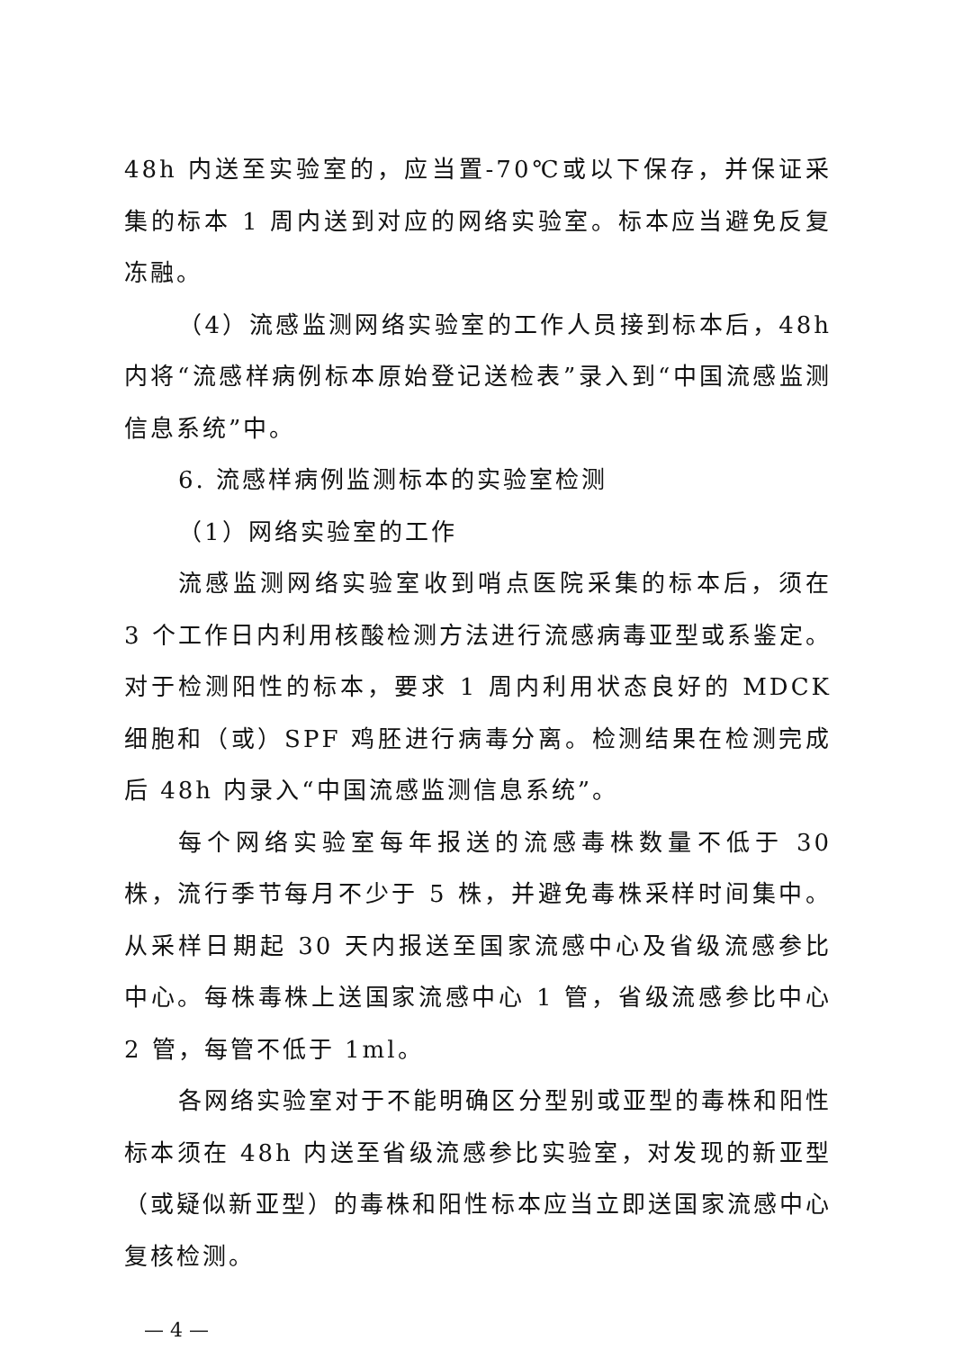48h 内送至实验室的，应当置-70℃或以下保存，并保证采集的标本 1 周内送到对应的网络实验室。标本应当避免反复冻融。
（4）流感监测网络实验室的工作人员接到标本后，48h 内将“流感样病例标本原始登记送检表”录入到“中国流感监测信息系统”中。
6. 流感样病例监测标本的实验室检测
（1）网络实验室的工作
流感监测网络实验室收到哨点医院采集的标本后，须在 3 个工作日内利用核酸检测方法进行流感病毒亚型或系鉴定。对于检测阳性的标本，要求 1 周内利用状态良好的 MDCK 细胞和（或）SPF 鸡胚进行病毒分离。检测结果在检测完成后 48h 内录入“中国流感监测信息系统”。
每个网络实验室每年报送的流感毒株数量不低于 30 株，流行季节每月不少于 5 株，并避免毒株采样时间集中。从采样日期起 30 天内报送至国家流感中心及省级流感参比中心。每株毒株上送国家流感中心 1 管，省级流感参比中心 2 管，每管不低于 1ml。
各网络实验室对于不能明确区分型别或亚型的毒株和阳性标本须在 48h 内送至省级流感参比实验室，对发现的新亚型（或疑似新亚型）的毒株和阳性标本应当立即送国家流感中心复核检测。
— 4 —